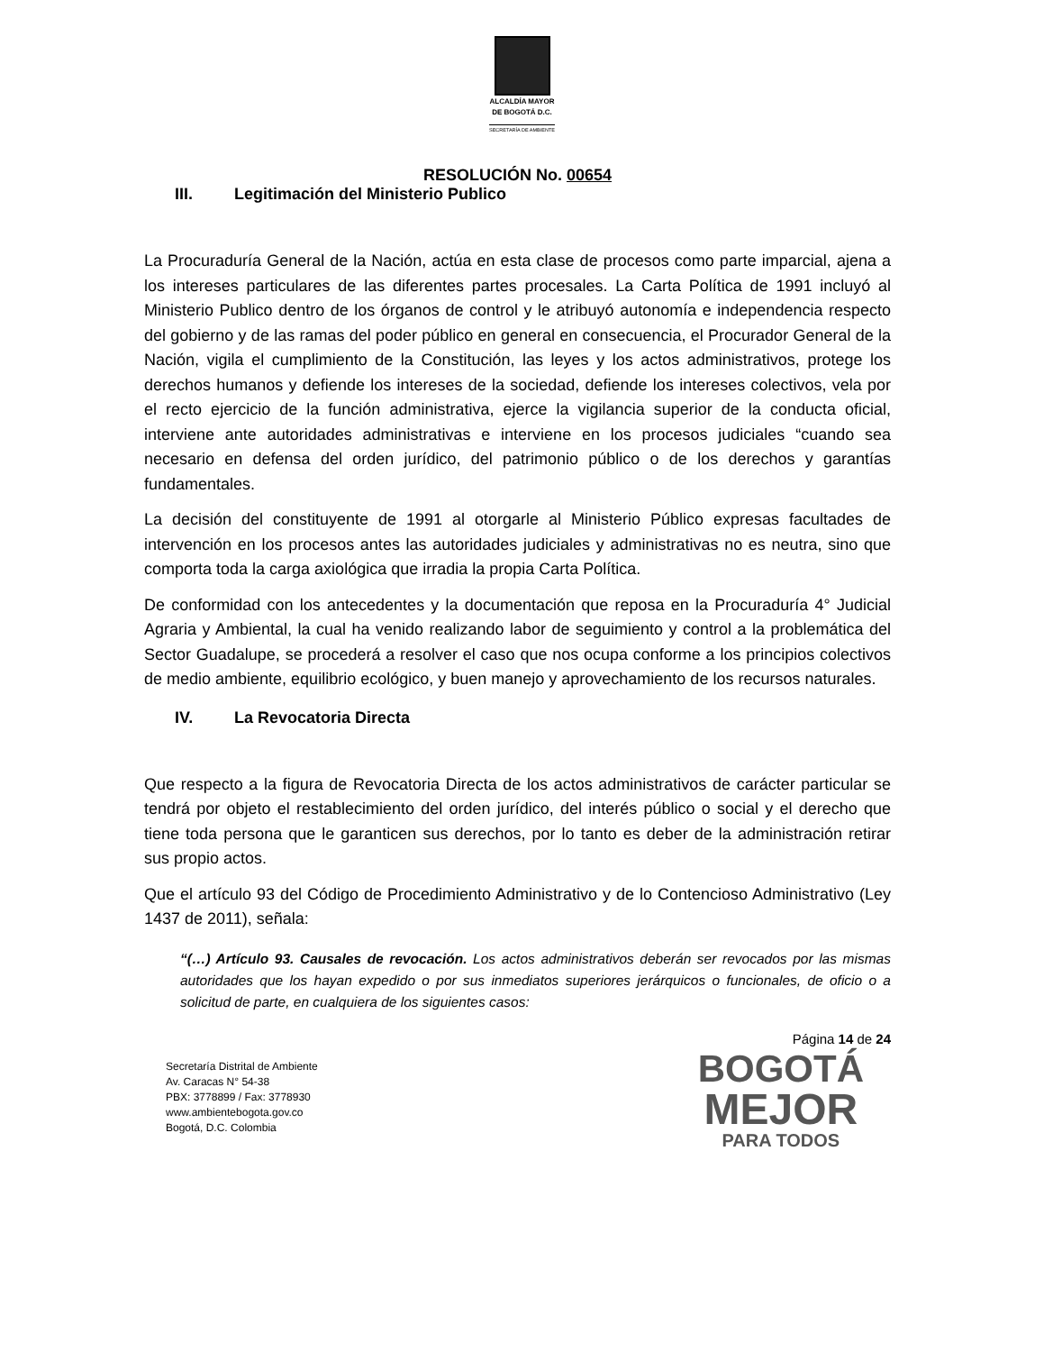ALCALDÍA MAYOR
DE BOGOTÁ D.C.
SECRETARÍA DE AMBIENTE
RESOLUCIÓN No. 00654
III. Legitimación del Ministerio Publico
La Procuraduría General de la Nación, actúa en esta clase de procesos como parte imparcial, ajena a los intereses particulares de las diferentes partes procesales. La Carta Política de 1991 incluyó al Ministerio Publico dentro de los órganos de control y le atribuyó autonomía e independencia respecto del gobierno y de las ramas del poder público en general en consecuencia, el Procurador General de la Nación, vigila el cumplimiento de la Constitución, las leyes y los actos administrativos, protege los derechos humanos y defiende los intereses de la sociedad, defiende los intereses colectivos, vela por el recto ejercicio de la función administrativa, ejerce la vigilancia superior de la conducta oficial, interviene ante autoridades administrativas e interviene en los procesos judiciales “cuando sea necesario en defensa del orden jurídico, del patrimonio público o de los derechos y garantías fundamentales.
La decisión del constituyente de 1991 al otorgarle al Ministerio Público expresas facultades de intervención en los procesos antes las autoridades judiciales y administrativas no es neutra, sino que comporta toda la carga axiológica que irradia la propia Carta Política.
De conformidad con los antecedentes y la documentación que reposa en la Procuraduría 4° Judicial Agraria y Ambiental, la cual ha venido realizando labor de seguimiento y control a la problemática del Sector Guadalupe, se procederá a resolver el caso que nos ocupa conforme a los principios colectivos de medio ambiente, equilibrio ecológico, y buen manejo y aprovechamiento de los recursos naturales.
IV. La Revocatoria Directa
Que respecto a la figura de Revocatoria Directa de los actos administrativos de carácter particular se tendrá por objeto el restablecimiento del orden jurídico, del interés público o social y el derecho que tiene toda persona que le garanticen sus derechos, por lo tanto es deber de la administración retirar sus propio actos.
Que el artículo 93 del Código de Procedimiento Administrativo y de lo Contencioso Administrativo (Ley 1437 de 2011), señala:
“(…) Artículo 93. Causales de revocación. Los actos administrativos deberán ser revocados por las mismas autoridades que los hayan expedido o por sus inmediatos superiores jerárquicos o funcionales, de oficio o a solicitud de parte, en cualquiera de los siguientes casos:
Página 14 de 24
Secretaría Distrital de Ambiente
Av. Caracas N° 54-38
PBX: 3778899 / Fax: 3778930
www.ambientebogota.gov.co
Bogotá, D.C. Colombia
BOGOTÁ
MEJOR
PARA TODOS